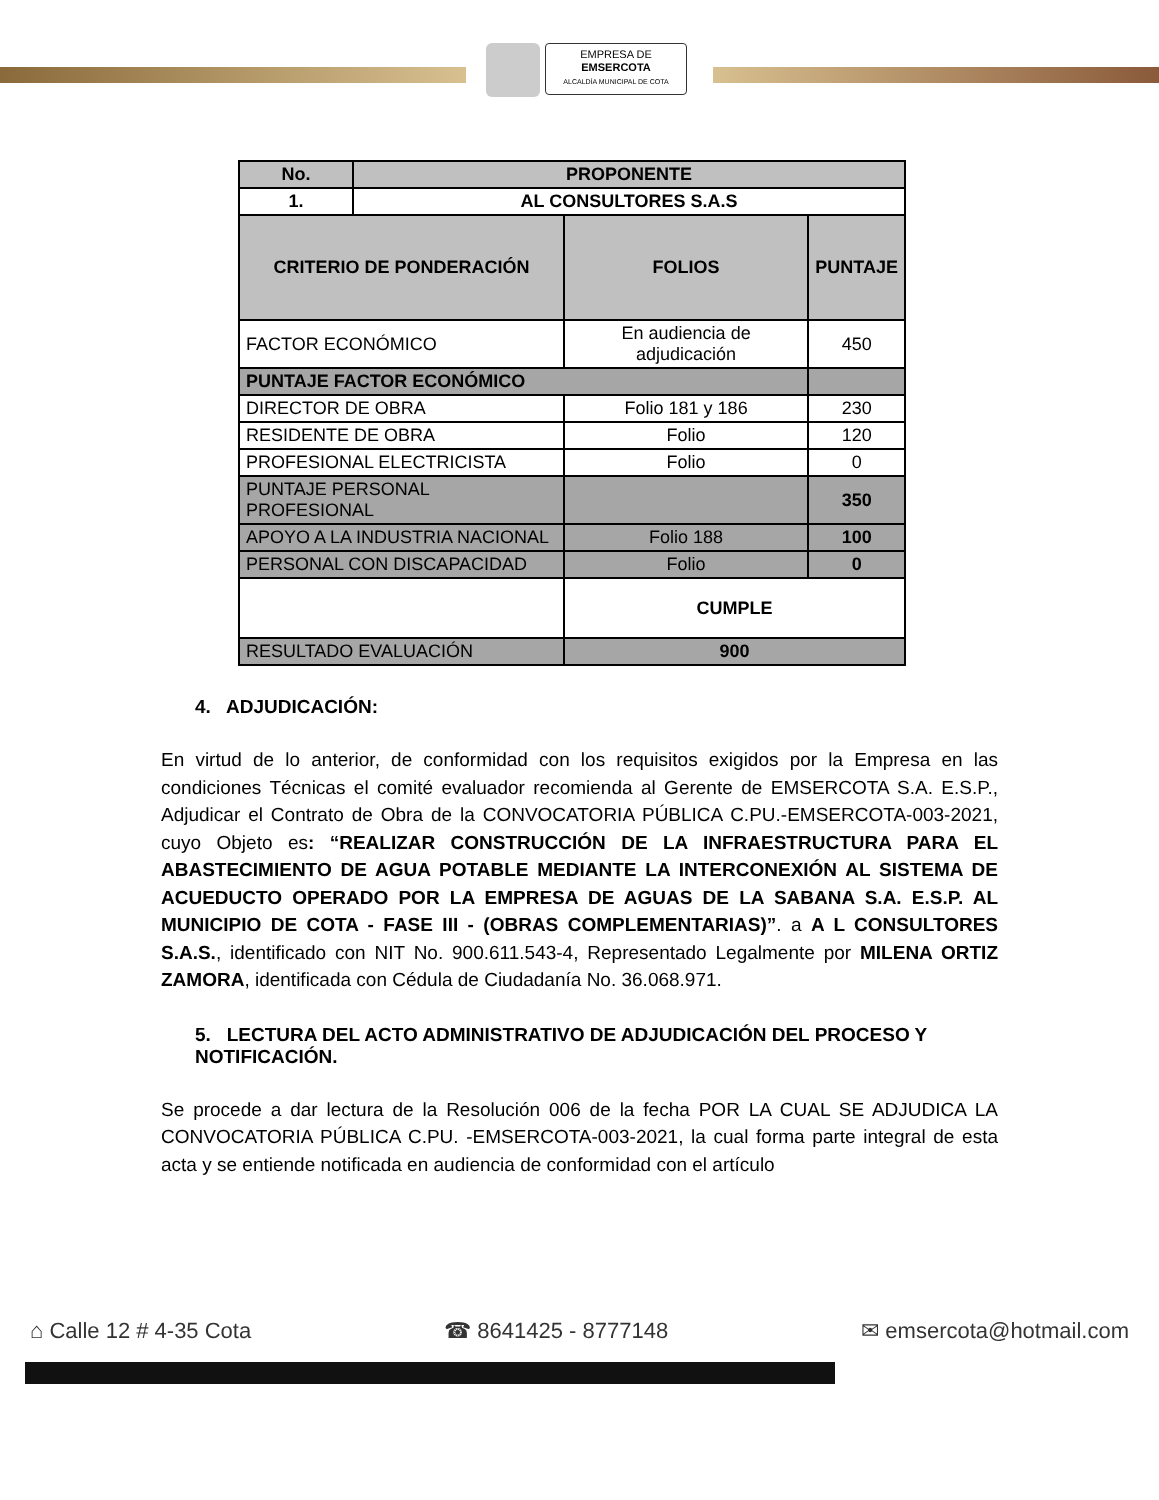EMPRESA DE
EMSERCOTA
ALCALDÍA MUNICIPAL DE COTA
| No. | PROPONENTE | | | |
| --- | --- | --- | --- | --- |
| 1. | AL CONSULTORES S.A.S | | | |
| CRITERIO DE PONDERACIÓN | | FOLIOS | | PUNTAJE |
| FACTOR ECONÓMICO | | En audiencia de adjudicación | | 450 |
| PUNTAJE FACTOR ECONÓMICO | | | | |
| DIRECTOR DE OBRA | | Folio 181 y 186 | | 230 |
| RESIDENTE DE OBRA | | Folio | | 120 |
| PROFESIONAL ELECTRICISTA | | Folio | | 0 |
| PUNTAJE PERSONAL PROFESIONAL | | | | 350 |
| APOYO A LA INDUSTRIA NACIONAL | | | Folio 188 | 100 |
| PERSONAL CON DISCAPACIDAD | | | Folio | 0 |
| | | CUMPLE | | |
| RESULTADO EVALUACIÓN | | 900 | | |
4. ADJUDICACIÓN:
En virtud de lo anterior, de conformidad con los requisitos exigidos por la Empresa en las condiciones Técnicas el comité evaluador recomienda al Gerente de EMSERCOTA S.A. E.S.P., Adjudicar el Contrato de Obra de la CONVOCATORIA PÚBLICA C.PU.-EMSERCOTA-003-2021, cuyo Objeto es: “REALIZAR CONSTRUCCIÓN DE LA INFRAESTRUCTURA PARA EL ABASTECIMIENTO DE AGUA POTABLE MEDIANTE LA INTERCONEXIÓN AL SISTEMA DE ACUEDUCTO OPERADO POR LA EMPRESA DE AGUAS DE LA SABANA S.A. E.S.P. AL MUNICIPIO DE COTA - FASE III - (OBRAS COMPLEMENTARIAS)”. a A L CONSULTORES S.A.S., identificado con NIT No. 900.611.543-4, Representado Legalmente por MILENA ORTIZ ZAMORA, identificada con Cédula de Ciudadanía No. 36.068.971.
5. LECTURA DEL ACTO ADMINISTRATIVO DE ADJUDICACIÓN DEL PROCESO Y NOTIFICACIÓN.
Se procede a dar lectura de la Resolución 006 de la fecha POR LA CUAL SE ADJUDICA LA CONVOCATORIA PÚBLICA C.PU. -EMSERCOTA-003-2021, la cual forma parte integral de esta acta y se entiende notificada en audiencia de conformidad con el artículo
⌂ Calle 12 # 4-35 Cota ☎ 8641425 - 8777148 ✉ emsercota@hotmail.com